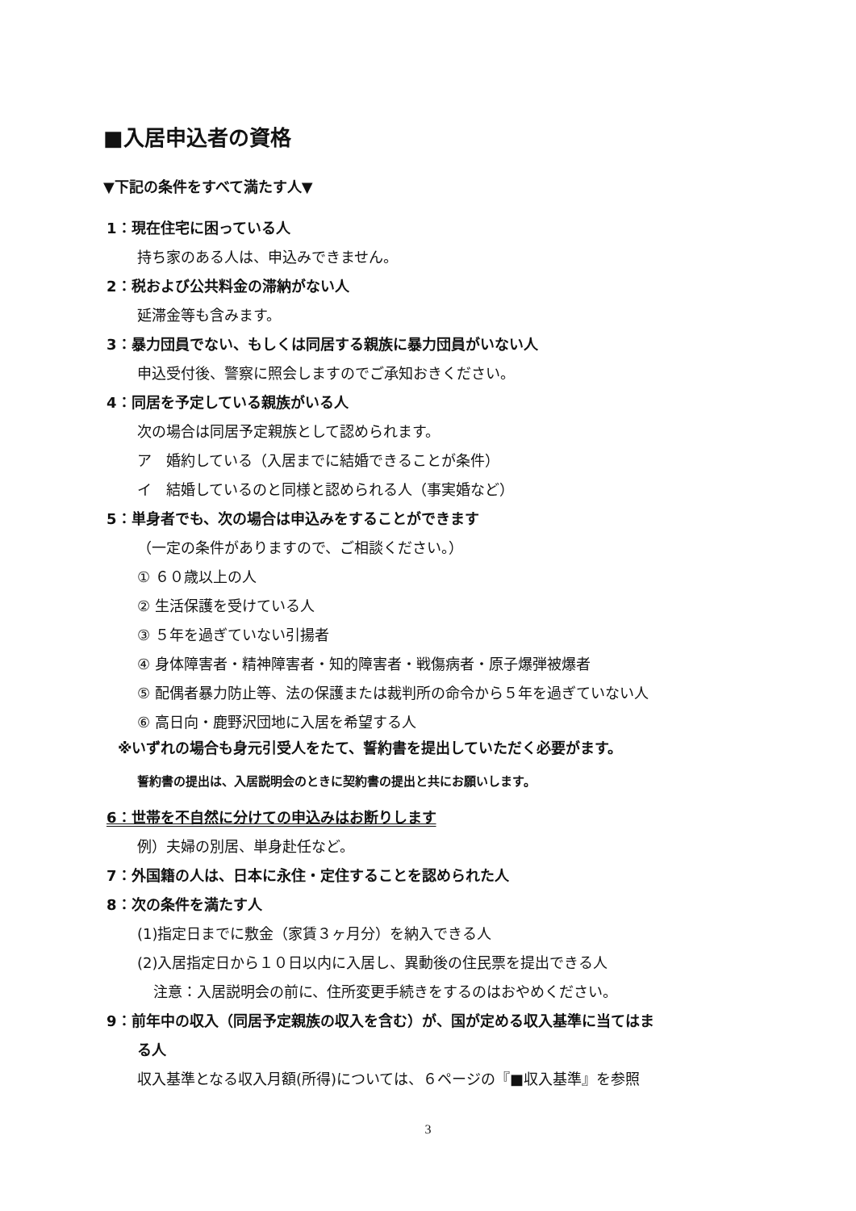■入居申込者の資格
▼下記の条件をすべて満たす人▼
1：現在住宅に困っている人
持ち家のある人は、申込みできません。
2：税および公共料金の滞納がない人
延滞金等も含みます。
3：暴力団員でない、もしくは同居する親族に暴力団員がいない人
申込受付後、警察に照会しますのでご承知おきください。
4：同居を予定している親族がいる人
次の場合は同居予定親族として認められます。
ア　婚約している（入居までに結婚できることが条件）
イ　結婚しているのと同様と認められる人（事実婚など）
5：単身者でも、次の場合は申込みをすることができます
（一定の条件がありますので、ご相談ください。）
① ６０歳以上の人
② 生活保護を受けている人
③ ５年を過ぎていない引揚者
④ 身体障害者・精神障害者・知的障害者・戦傷病者・原子爆弾被爆者
⑤ 配偶者暴力防止等、法の保護または裁判所の命令から５年を過ぎていない人
⑥ 高日向・鹿野沢団地に入居を希望する人
※いずれの場合も身元引受人をたて、誓約書を提出していただく必要がます。
誓約書の提出は、入居説明会のときに契約書の提出と共にお願いします。
6：世帯を不自然に分けての申込みはお断りします
例）夫婦の別居、単身赴任など。
7：外国籍の人は、日本に永住・定住することを認められた人
8：次の条件を満たす人
(1)指定日までに敷金（家賃３ヶ月分）を納入できる人
(2)入居指定日から１０日以内に入居し、異動後の住民票を提出できる人
注意：入居説明会の前に、住所変更手続きをするのはおやめください。
9：前年中の収入（同居予定親族の収入を含む）が、国が定める収入基準に当てはま
る人
収入基準となる収入月額(所得)については、６ページの『■収入基準』を参照
3